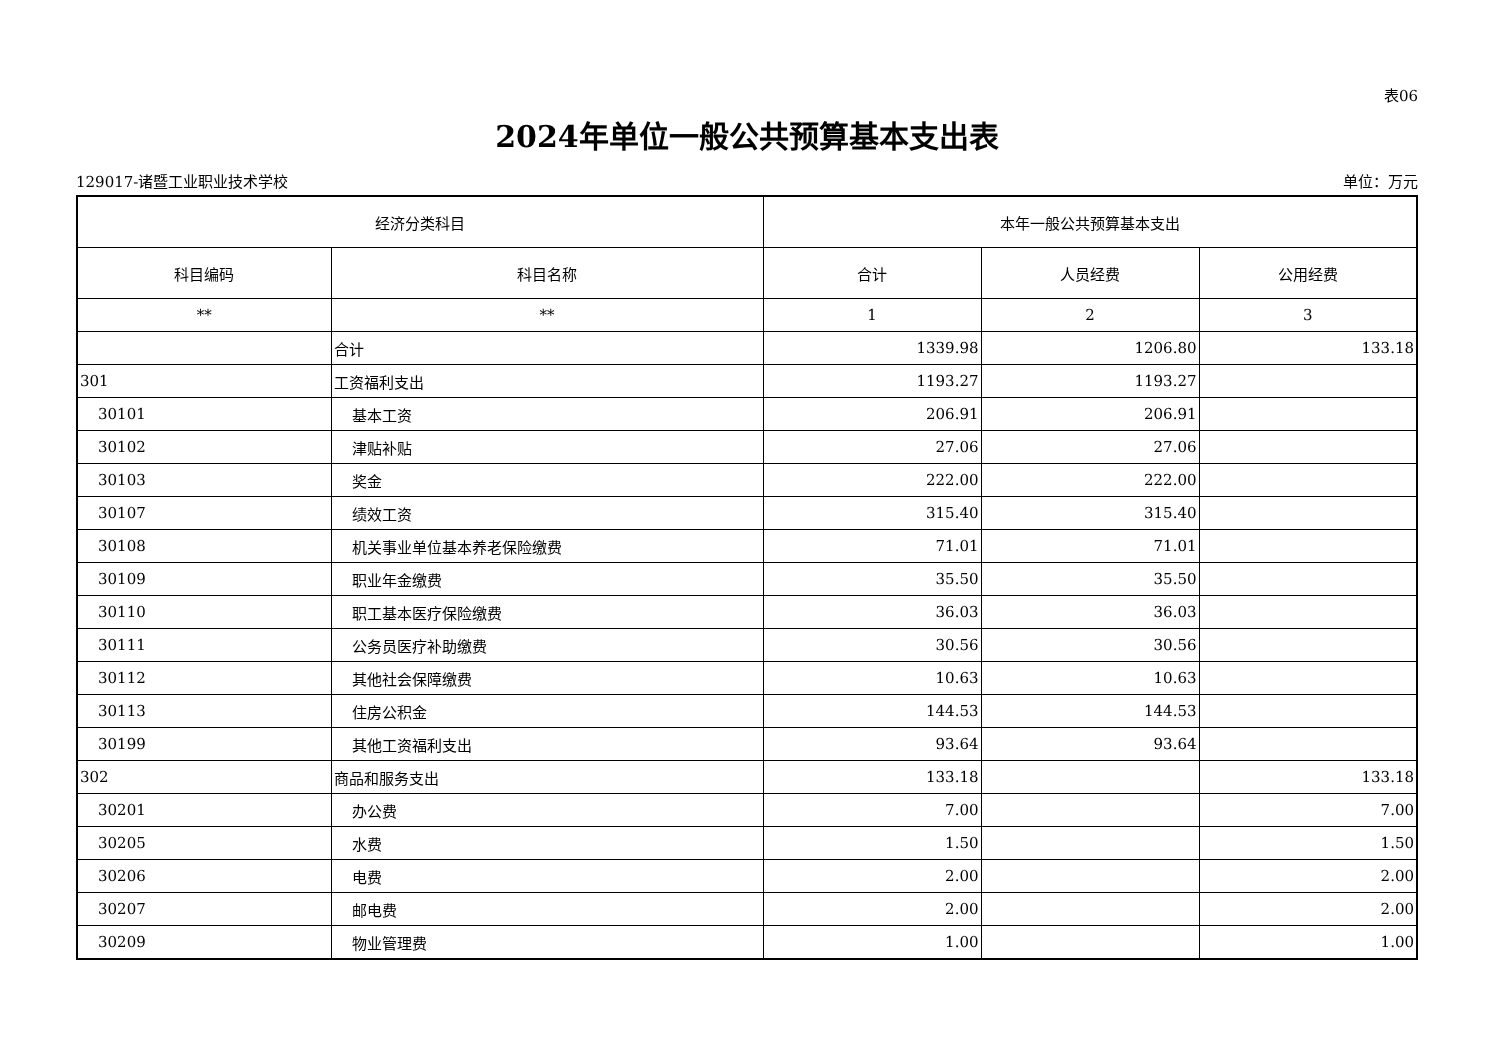表06
2024年单位一般公共预算基本支出表
129017-诸暨工业职业技术学校 单位：万元
| 经济分类科目 | | 本年一般公共预算基本支出 | | |
| --- | --- | --- | --- | --- |
| 科目编码 | 科目名称 | 合计 | 人员经费 | 公用经费 |
| ** | ** | 1 | 2 | 3 |
| | 合计 | 1339.98 | 1206.80 | 133.18 |
| 301 | 工资福利支出 | 1193.27 | 1193.27 | |
| 30101 | 基本工资 | 206.91 | 206.91 | |
| 30102 | 津贴补贴 | 27.06 | 27.06 | |
| 30103 | 奖金 | 222.00 | 222.00 | |
| 30107 | 绩效工资 | 315.40 | 315.40 | |
| 30108 | 机关事业单位基本养老保险缴费 | 71.01 | 71.01 | |
| 30109 | 职业年金缴费 | 35.50 | 35.50 | |
| 30110 | 职工基本医疗保险缴费 | 36.03 | 36.03 | |
| 30111 | 公务员医疗补助缴费 | 30.56 | 30.56 | |
| 30112 | 其他社会保障缴费 | 10.63 | 10.63 | |
| 30113 | 住房公积金 | 144.53 | 144.53 | |
| 30199 | 其他工资福利支出 | 93.64 | 93.64 | |
| 302 | 商品和服务支出 | 133.18 | | 133.18 |
| 30201 | 办公费 | 7.00 | | 7.00 |
| 30205 | 水费 | 1.50 | | 1.50 |
| 30206 | 电费 | 2.00 | | 2.00 |
| 30207 | 邮电费 | 2.00 | | 2.00 |
| 30209 | 物业管理费 | 1.00 | | 1.00 |